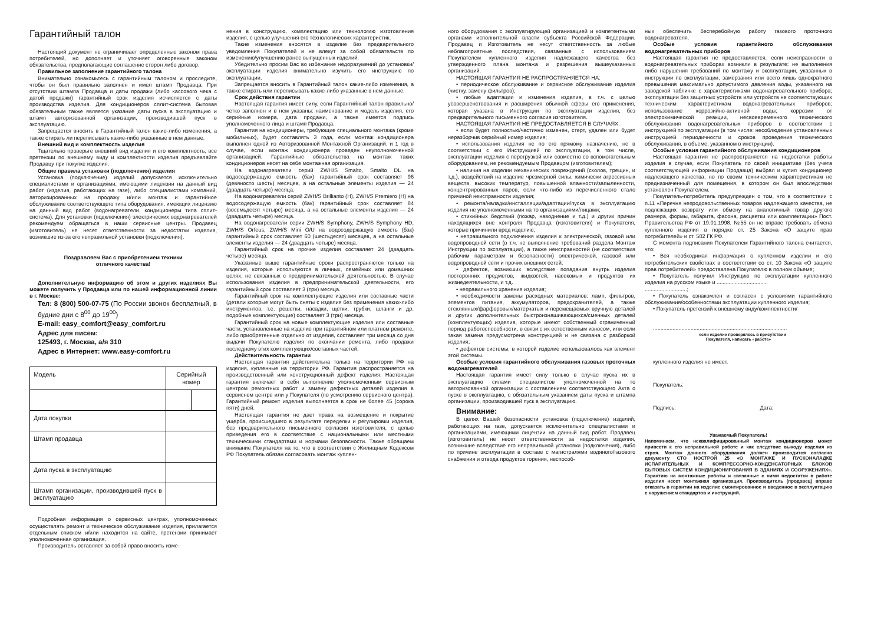Гарантийный талон
Настоящий документ не ограничивает определенные законом права потребителей, но дополняет и уточняет оговоренные законом обязательства, предполагающие соглашение сторон либо договор.
Правильное заполнение гарантийного талона
Внимательно ознакомьтесь с гарантийным талоном и проследите, чтобы он был правильно заполнен и имел штамп Продавца. При отсутствии штампа Продавца и даты продажи (либо кассового чека с датой продажи) гарантийный срок изделия исчисляется с даты производства изделия. Для кондиционеров сплит-система бытовая обязательным также является указание даты пуска в эксплуатацию и штамп авторизованной организации, производившей пуск в эксплуатацию.
Запрещается вносить в Гарантийный талон какие-либо изменения, а также стирать ли переписывать какие-либо указанные в нем данные.
Внешний вид и комплектность изделия
Тщательно проверьте внешний вид изделия и его комплектность, все претензии по внешнему виду и комплектности изделия предъявляйте Продавцу при покупке изделия.
Общие правила установки (подключения) изделия
Установка (подключение) изделий допускается исключительно специалистами и организациями, имеющими лицензии на данный вид работ (изделия, работающих на газе), либо специалистами компаний, авторизированных на продажу и/или монтаж и гарантийное обслуживание соответствующего типа оборудования, имеющих лицензию на данный вид работ (водонагреватели, кондиционеры типа сплит-система). Для установки (подключения) электрических водонагревателей рекомендуем обращаться в наши сервисные центры. Продавец (изготовитель) не несет ответственности за недостатки изделия, возникшие из-за его неправильной установки (подключения).
Поздравляем Вас с приобретением техники
отличного качества!
Дополнительную информацию об этом и других изделиях Вы можете получить у Продавца или по нашей информационной линии в г. Москве:
Тел: 8 (800) 500-07-75 (По России звонок бесплатный, в будние дни с 8<sup>00</sup> до 19<sup>00</sup>)
E-mail: easy_comfort@easy_comfort.ru
Адрес для писем:
125493, г. Москва, а/я 310
Адрес в Интернет: www.easy-comfort.ru
| Модель | Серийный номер | |
| Дата покупки | | |
| Штамп продавца | | |
| Дата пуска в эксплуатацию | | |
| Штамп организации, производившей пуск в эксплуатацию | | |
Подробная информация о сервисных центрах, уполномоченных осуществлять ремонт и техническое обслуживание изделия, прилагается отдельным списком и/или находится на сайте, претензии принимает уполномоченная организация.
Производитель оставляет за собой право вносить изме-
нения в конструкцию, комплектацию или технологию изготовления изделия, с целью улучшения его технологических характеристик.
Такие изменения вносятся в изделие без предварительного уведомления Покупателей и не влекут за собой обязательств по изменению/улучшению ранее выпущенных изделий.
Убедительно просим Вас во избежание недоразумений до установки/эксплуатации изделия внимательно изучить его инструкцию по эксплуатации.
Запрещается вносить в Гарантийный талон какие-либо изменения, а также стирать или переписывать какие-либо указанные в нем данные.
Срок действия гарантии
Настоящая гарантия имеет силу, если Гарантийный талон правильно/четко заполнен и в нем указаны: наименование и модель изделия, его серийные номера, дата продажи, а также имеется подпись уполномоченного лица и штамп Продавца.
Гарантия на кондиционеры, требующие специального монтажа (кроме мобильных), будет составлять 3 года, если монтаж кондиционера выполнен одной из Авторизованной Монтажной Организаций, и 1 год в случае, если монтаж кондиционера проведен неуполномоченной организацией. Гарантийные обязательства на монтаж таких кондиционеров несет на себе монтажная организация.
На водонагреватели серий ZWH/S Smalto, Smalto DL на водосодержащую емкость (бак) гарантийный срок составляет 96 (девяносто шесть) месяцев, а на остальные элементы изделия — 24 (двадцать четыре) месяца.
На водонагреватели серий ZWH/S Brillianto (H), ZWH/S Premiero (H) на водосодержащую емкость (бак) гарантийный срок составляет 84 (восемьдесят четыре) месяца, а на остальные элементы изделия — 24 (двадцать четыре) месяца.
На водонагреватели серии ZWH/S Symphony, ZWH/S Symphony HD, ZWH/S Orfeus, ZWH/S Mini O/U на водосодержащую емкость (бак) гарантийный срок составляет 60 (шестьдесят) месяцев, а на остальные элементы изделия — 24 (двадцать четыре) месяца.
Гарантийный срок на прочие изделия составляет 24 (двадцать четыре) месяца.
Указанные выше гарантийные сроки распространяются только на изделия, которые используются в личных, семейных или домашних целях, не связанных с предпринимательской деятельностью. В случае использования изделия в предпринимательской деятельности, его гарантийный срок составляет 3 (три) месяца.
Гарантийный срок на комплектующие изделия или составные части (детали которые могут быть сняты с изделия без применения каких-либо инструментов, т.е. решетки, насадки, щетки, трубки, шланги и др. подобные комплектующие) составляет 3 (три) месяца.
Гарантийный срок на новые комплектующие изделия или составные части, установленные на изделие при гарантийном или платном ремонте, либо приобретенные отдельно от изделия, составляет три месяца со дня выдачи Покупателю изделия по окончании ремонта, либо продажи последнему этих комплектующих/составных частей.
Действительность гарантии
Настоящая гарантия действительна только на территории РФ на изделия, купленные на территории РФ. Гарантия распространяется на производственный или конструкционный дефект изделия. Настоящая гарантия включает в себя выполнение уполномоченным сервисным центром ремонтных работ и замену дефектных деталей изделия в сервисном центре или у Покупателя (по усмотрению сервисного центра). Гарантийный ремонт изделия выполняется в срок не более 45 (сорока пяти) дней.
Настоящая гарантия не дает права на возмещение и покрытие ущерба, происшедшего в результате переделки и регулировки изделия, без предварительного письменного согласия изготовителя, с целью приведения его в соответствие с национальными или местными техническими стандартами и нормами безопасности. Также обращаем внимание Покупателя на то, что в соответствии с Жилищным Кодексом РФ Покупатель обязан согласовать монтаж куплен-
ного оборудования с эксплуатирующей организацией и компетентными органами исполнительной власти субъекта Российской Федерации. Продавец и Изготовитель не несут ответственность за любые неблагоприятные последствия, связанные с использованием Покупателем купленного изделия надлежащего качества без утвержденного плана монтажа и разрешения вышеуказанных организаций.
НАСТОЯЩАЯ ГАРАНТИЯ НЕ РАСПРОСТРАНЯЕТСЯ НА:
• периодическое обслуживание и сервисное обслуживание изделия (чистку, замену фильтров);
• любые адаптации и изменения изделия, в т.ч. с целью усовершенствования и расширения обычной сферы его применения, которая указана в Инструкции по эксплуатации изделия, без предварительного письменного согласия изготовителя.
НАСТОЯЩАЯ ГАРАНТИЯ НЕ ПРЕДОСТАВЛЯЕТСЯ В СЛУЧАЯХ:
• если будет полностью/частично изменен, стерт, удален или будет неразборчив серийный номер изделия;
• использования изделия не по его прямому назначению, не в соответствии с его Инструкцией по эксплуатации, в том числе, эксплуатации изделия с перегрузкой или совместно со вспомогательным оборудованием, не рекомендуемым Продавцом (изготовителем);
• наличия на изделии механических повреждений (сколов, трещин, и т.д.), воздействий на изделие чрезмерной силы, химически агрессивных веществ, высоких температур, повышенной влажности/запыленности, концентрированных паров, если что-либо из перечисленного стало причиной неисправности изделия;
• ремонта/наладки/инсталляции/адаптации/пуска в эксплуатацию изделия не уполномоченными на то организациями/лицами;
• стихийных бедствий (пожар, наводнение и т.д.) и других причин находящихся вне контроля Продавца (изготовителя) и Покупателя, которые причинили вред изделию;
• неправильного подключения изделия к электрической, газовой или водопроводной сети (в т.ч. не выполнение требований раздела Монтаж Инструкции по эксплуатации), а также неисправностей (не соответствия рабочим параметрам и безопасности) электрической, газовой или водопроводной сети и прочих внешних сетей;
• дефектов, возникших вследствие попадания внутрь изделия посторонних предметов, жидкостей, насекомых и продуктов их жизнедеятельности, и т.д.
• неправильного хранения изделия;
• необходимости замены расходных материалов: ламп, фильтров, элементов питания, аккумуляторов, предохранителей, а также стеклянных/фарфоровых/матерчатых и перемещаемых вручную деталей и других дополнительных быстроизнашивающихся/сменных деталей (комплектующих) изделия, которые имеют собственный ограниченный период работоспособности, в связи с их естественным износом, или если такая замена предусмотрена конструкцией и не связана с разборкой изделия;
• дефектов системы, в которой изделие использовалось как элемент этой системы.
Особые условия гарантийного обслуживания газовых проточных водонагревателей
Настоящая гарантия имеет силу только в случае пуска их в эксплуатацию силами специалистов уполномоченной на то авторизованной организации с составлением соответствующего Акта о пуске в эксплуатацию, с обязательным указанием даты пуска и штампа организации, производившей пуск в эксплуатацию.
Внимание:
В целях Вашей безопасности установка (подключение) изделий, работающих на газе, допускается исключительно специалистами и организациями, имеющими лицензии на данный вид работ. Продавец (изготовитель) не несет ответственности за недостатки изделия, возникшие вследствие его неправильной установки (подключения), либо по причине эксплуатации в составе с магистралями водяного/газового снабжения и отвода продуктов горения, неспособ-
ных обеспечить бесперебойную работу газового проточного водонагревателя.
Особые условия гарантийного обслуживания водонагревательных приборов
Настоящая гарантия не предоставляется, если неисправности в водонагревательных приборах возникли в результате: не выполнения либо нарушения требований по монтажу и эксплуатации, указанных в инструкции по эксплуатации, замерзания или всего лишь однократного превышения максимально допустимого давления воды, указанного на заводской табличке с характеристиками водонагревательного прибора; эксплуатации без защитных устройств или устройств не соответствующих техническим характеристикам водонагревательных приборов; использование коррозийно-активной воды; коррозии от электрохимической реакции, несвоевременного технического обслуживания водонагревательных приборов в соответствии с инструкцией по эксплуатации (в том числе: несоблюдение установленных инструкцией периодичности и сроков проведения технического обслуживания, в объеме, указанном в инструкции).
Особые условия гарантийного обслуживания кондиционеров
Настоящая гарантия не распространяется на недостатки работы изделия в случае, если Покупатель по своей инициативе (без учета соответствующей информации Продавца) выбрал и купил кондиционер надлежащего качества, но по своим техническим характеристикам не предназначенный для помещения, в котором он был впоследствии установлен Покупателем.
Покупатель-потребитель предупрежден о том, что в соответствии с п.11 «Перечня непродовольственных товаров надлежащего качества, не подлежащих возврату или обмену на аналогичный товар другого размера, формы, габарита, фасона, расцветки или комплектации» Пост. Правительства РФ от 19.01.1998. №55 он не вправе требовать обмена купленного изделия в порядке ст. 25 Закона «О защите прав потребителей» и ст. 502 ГК РФ.
С момента подписания Покупателем Гарантийного талона считается, что:
• Вся необходимая информация о купленном изделии и его потребительских свойствах в соответствии со ст. 10 Закона «О защите прав потребителей» предоставлена Покупателю в полном объеме;
• Покупатель получил Инструкцию по эксплуатации купленного изделия на русском языке и ..................................
............................;
• Покупатель ознакомлен и согласен с условиями гарантийного обслуживания/особенностями эксплуатации купленного изделия;
• Покупатель претензий к внешнему виду/комплектности/
.........................................................................................
если изделие проверялось в присутствии
Покупателя, написать «работе»
купленного изделия не имеет.
Покупатель:
Подпись: Дата:
Уважаемый Покупатель!
Напоминаем, что неквалифицированный монтаж кондиционеров может привести к его неправильной работе и как следствие выходу изделия из строя. Монтаж данного оборудования должен производится согласно документу СТО НОСТРОЙ 25 «О МОНТАЖЕ И ПУСКОНАЛАДКЕ ИСПАРИТЕЛЬНЫХ И КОМПРЕССОРНО-КОНДЕНСАТОРНЫХ БЛОКОВ БЫТОВЫХ СИСТЕМ КОНДИЦИОНИРОВАНИЯ В ЗДАНИЯХ И СООРУЖЕНИЯХ». Гарантию на монтажные работы и связанные с ними недостатки в работе изделия несет монтажная организация. Производитель (продавец) вправе отказать в гарантии на изделие смонтированное и введенное в эксплуатацию с нарушением стандартов и инструкций.